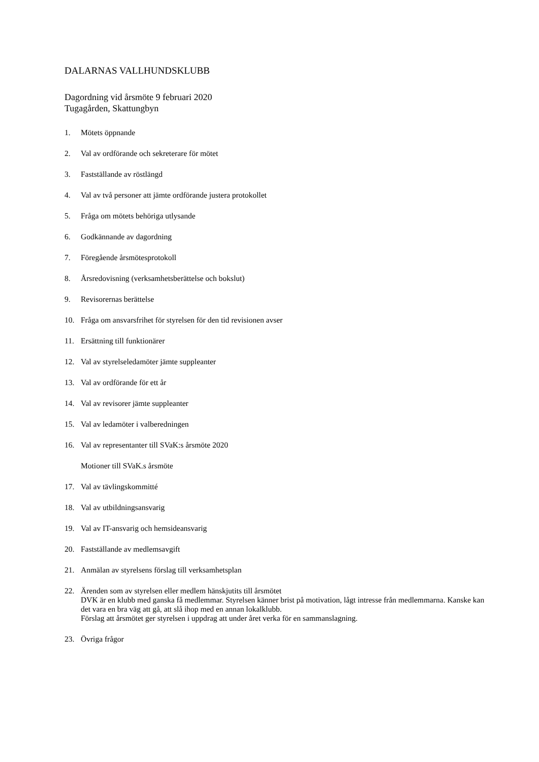DALARNAS VALLHUNDSKLUBB
Dagordning vid årsmöte 9 februari 2020
Tugagården, Skattungbyn
1. Mötets öppnande
2. Val av ordförande och sekreterare för mötet
3. Fastställande av röstlängd
4. Val av två personer att jämte ordförande justera protokollet
5. Fråga om mötets behöriga utlysande
6. Godkännande av dagordning
7. Föregående årsmötesprotokoll
8. Årsredovisning (verksamhetsberättelse och bokslut)
9. Revisorernas berättelse
10. Fråga om ansvarsfrihet för styrelsen för den tid revisionen avser
11. Ersättning till funktionärer
12. Val av styrelseledamöter jämte suppleanter
13. Val av ordförande för ett år
14. Val av revisorer jämte suppleanter
15. Val av ledamöter i valberedningen
16. Val av representanter till SVaK:s årsmöte 2020
Motioner till SVaK.s årsmöte
17. Val av tävlingskommitté
18. Val av utbildningsansvarig
19. Val av IT-ansvarig och hemsideansvarig
20. Fastställande av medlemsavgift
21. Anmälan av styrelsens förslag till verksamhetsplan
22. Ärenden som av styrelsen eller medlem hänskjutits till årsmötet
DVK är en klubb med ganska få medlemmar. Styrelsen känner brist på motivation, lågt intresse från medlemmarna. Kanske kan det vara en bra väg att gå, att slå ihop med en annan lokalklubb.
Förslag att årsmötet ger styrelsen i uppdrag att under året verka för en sammanslagning.
23. Övriga frågor